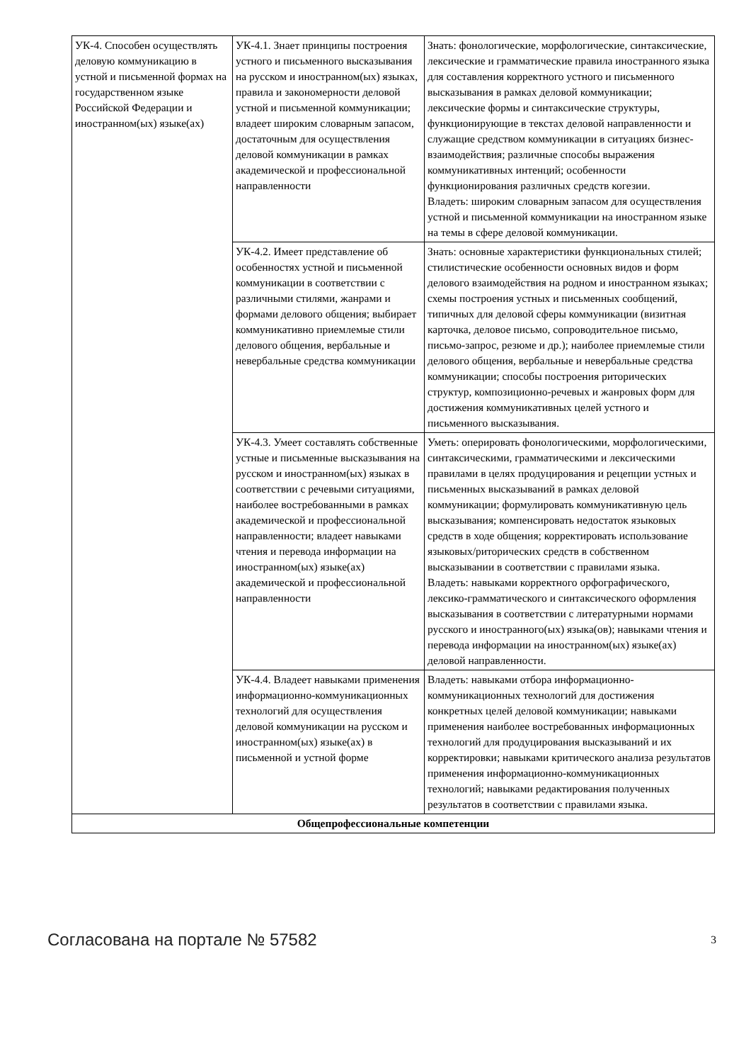| УК-4. Способен осуществлять деловую коммуникацию в устной и письменной формах на государственном языке Российской Федерации и иностранном(ых) языке(ах) | УК-4.1. Знает принципы построения устного и письменного высказывания на русском и иностранном(ых) языках, правила и закономерности деловой устной и письменной коммуникации; владеет широким словарным запасом, достаточным для осуществления деловой коммуникации в рамках академической и профессиональной направленности | Знать: фонологические, морфологические, синтаксические, лексические и грамматические правила иностранного языка для составления корректного устного и письменного высказывания в рамках деловой коммуникации; лексические формы и синтаксические структуры, функционирующие в текстах деловой направленности и служащие средством коммуникации в ситуациях бизнес-взаимодействия; различные способы выражения коммуникативных интенций; особенности функционирования различных средств когезии. Владеть: широким словарным запасом для осуществления устной и письменной коммуникации на иностранном языке на темы в сфере деловой коммуникации. |
| | УК-4.2. Имеет представление об особенностях устной и письменной коммуникации в соответствии с различными стилями, жанрами и формами делового общения; выбирает коммуникативно приемлемые стили делового общения, вербальные и невербальные средства коммуникации | Знать: основные характеристики функциональных стилей; стилистические особенности основных видов и форм делового взаимодействия на родном и иностранном языках; схемы построения устных и письменных сообщений, типичных для деловой сферы коммуникации (визитная карточка, деловое письмо, сопроводительное письмо, письмо-запрос, резюме и др.); наиболее приемлемые стили делового общения, вербальные и невербальные средства коммуникации; способы построения риторических структур, композиционно-речевых и жанровых форм для достижения коммуникативных целей устного и письменного высказывания. |
| | УК-4.3. Умеет составлять собственные устные и письменные высказывания на русском и иностранном(ых) языках в соответствии с речевыми ситуациями, наиболее востребованными в рамках академической и профессиональной направленности; владеет навыками чтения и перевода информации на иностранном(ых) языке(ах) академической и профессиональной направленности | Уметь: оперировать фонологическими, морфологическими, синтаксическими, грамматическими и лексическими правилами в целях продуцирования и рецепции устных и письменных высказываний в рамках деловой коммуникации; формулировать коммуникативную цель высказывания; компенсировать недостаток языковых средств в ходе общения; корректировать использование языковых/риторических средств в собственном высказывании в соответствии с правилами языка. Владеть: навыками корректного орфографического, лексико-грамматического и синтаксического оформления высказывания в соответствии с литературными нормами русского и иностранного(ых) языка(ов); навыками чтения и перевода информации на иностранном(ых) языке(ах) деловой направленности. |
| | УК-4.4. Владеет навыками применения информационно-коммуникационных технологий для осуществления деловой коммуникации на русском и иностранном(ых) языке(ах) в письменной и устной форме | Владеть: навыками отбора информационно-коммуникационных технологий для достижения конкретных целей деловой коммуникации; навыками применения наиболее востребованных информационных технологий для продуцирования высказываний и их корректировки; навыками критического анализа результатов применения информационно-коммуникационных технологий; навыками редактирования полученных результатов в соответствии с правилами языка. |
| Общепрофессиональные компетенции | | |
Согласована на портале № 57582 3